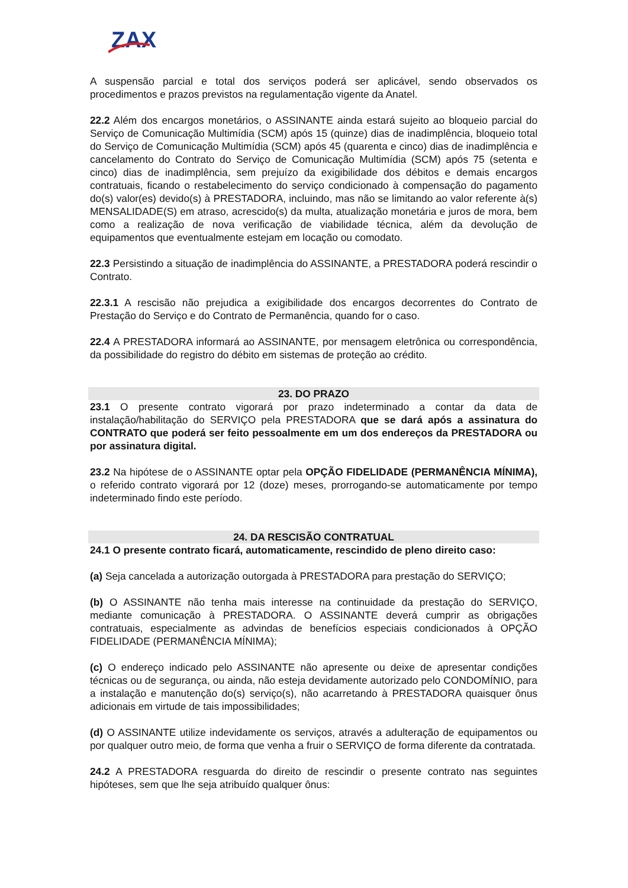ZAX
A suspensão parcial e total dos serviços poderá ser aplicável, sendo observados os procedimentos e prazos previstos na regulamentação vigente da Anatel.
22.2 Além dos encargos monetários, o ASSINANTE ainda estará sujeito ao bloqueio parcial do Serviço de Comunicação Multimídia (SCM) após 15 (quinze) dias de inadimplência, bloqueio total do Serviço de Comunicação Multimídia (SCM) após 45 (quarenta e cinco) dias de inadimplência e cancelamento do Contrato do Serviço de Comunicação Multimídia (SCM) após 75 (setenta e cinco) dias de inadimplência, sem prejuízo da exigibilidade dos débitos e demais encargos contratuais, ficando o restabelecimento do serviço condicionado à compensação do pagamento do(s) valor(es) devido(s) à PRESTADORA, incluindo, mas não se limitando ao valor referente à(s) MENSALIDADE(S) em atraso, acrescido(s) da multa, atualização monetária e juros de mora, bem como a realização de nova verificação de viabilidade técnica, além da devolução de equipamentos que eventualmente estejam em locação ou comodato.
22.3 Persistindo a situação de inadimplência do ASSINANTE, a PRESTADORA poderá rescindir o Contrato.
22.3.1 A rescisão não prejudica a exigibilidade dos encargos decorrentes do Contrato de Prestação do Serviço e do Contrato de Permanência, quando for o caso.
22.4 A PRESTADORA informará ao ASSINANTE, por mensagem eletrônica ou correspondência, da possibilidade do registro do débito em sistemas de proteção ao crédito.
23. DO PRAZO
23.1 O presente contrato vigorará por prazo indeterminado a contar da data de instalação/habilitação do SERVIÇO pela PRESTADORA que se dará após a assinatura do CONTRATO que poderá ser feito pessoalmente em um dos endereços da PRESTADORA ou por assinatura digital.
23.2 Na hipótese de o ASSINANTE optar pela OPÇÃO FIDELIDADE (PERMANÊNCIA MÍNIMA), o referido contrato vigorará por 12 (doze) meses, prorrogando-se automaticamente por tempo indeterminado findo este período.
24. DA RESCISÃO CONTRATUAL
24.1 O presente contrato ficará, automaticamente, rescindido de pleno direito caso:
(a) Seja cancelada a autorização outorgada à PRESTADORA para prestação do SERVIÇO;
(b) O ASSINANTE não tenha mais interesse na continuidade da prestação do SERVIÇO, mediante comunicação à PRESTADORA. O ASSINANTE deverá cumprir as obrigações contratuais, especialmente as advindas de benefícios especiais condicionados à OPÇÃO FIDELIDADE (PERMANÊNCIA MÍNIMA);
(c) O endereço indicado pelo ASSINANTE não apresente ou deixe de apresentar condições técnicas ou de segurança, ou ainda, não esteja devidamente autorizado pelo CONDOMÍNIO, para a instalação e manutenção do(s) serviço(s), não acarretando à PRESTADORA quaisquer ônus adicionais em virtude de tais impossibilidades;
(d) O ASSINANTE utilize indevidamente os serviços, através a adulteração de equipamentos ou por qualquer outro meio, de forma que venha a fruir o SERVIÇO de forma diferente da contratada.
24.2 A PRESTADORA resguarda do direito de rescindir o presente contrato nas seguintes hipóteses, sem que lhe seja atribuído qualquer ônus: